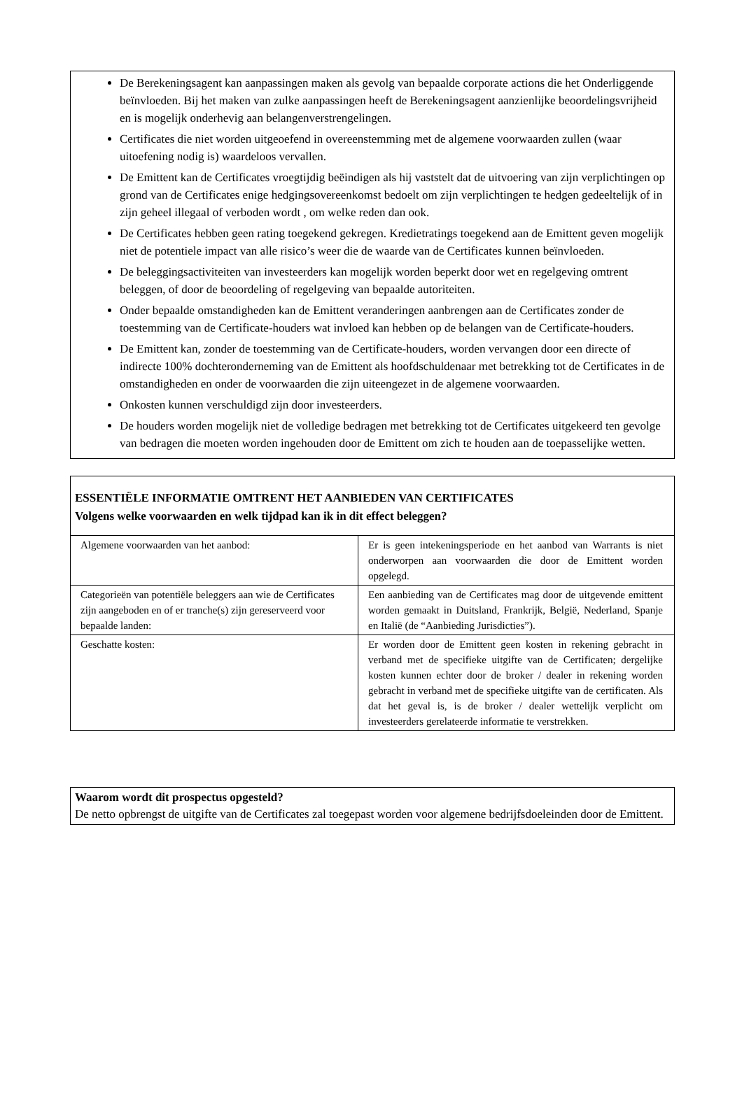De Berekeningsagent kan aanpassingen maken als gevolg van bepaalde corporate actions die het Onderliggende beïnvloeden. Bij het maken van zulke aanpassingen heeft de Berekeningsagent aanzienlijke beoordelingsvrijheid en is mogelijk onderhevig aan belangenverstrengelingen.
Certificates die niet worden uitgeoefend in overeenstemming met de algemene voorwaarden zullen (waar uitoefening nodig is) waardeloos vervallen.
De Emittent kan de Certificates vroegtijdig beëindigen als hij vaststelt dat de uitvoering van zijn verplichtingen op grond van de Certificates enige hedgingsovereenkomst bedoelt om zijn verplichtingen te hedgen gedeeltelijk of in zijn geheel illegaal of verboden wordt , om welke reden dan ook.
De Certificates hebben geen rating toegekend gekregen. Kredietratings toegekend aan de Emittent geven mogelijk niet de potentiele impact van alle risico’s weer die de waarde van de Certificates kunnen beïnvloeden.
De beleggingsactiviteiten van investeerders kan mogelijk worden beperkt door wet en regelgeving omtrent beleggen, of door de beoordeling of regelgeving van bepaalde autoriteiten.
Onder bepaalde omstandigheden kan de Emittent veranderingen aanbrengen aan de Certificates zonder de toestemming van de Certificate-houders wat invloed kan hebben op de belangen van de Certificate-houders.
De Emittent kan, zonder de toestemming van de Certificate-houders, worden vervangen door een directe of indirecte 100% dochteronderneming van de Emittent als hoofdschuldenaar met betrekking tot de Certificates in de omstandigheden en onder de voorwaarden die zijn uiteengezet in de algemene voorwaarden.
Onkosten kunnen verschuldigd zijn door investeerders.
De houders worden mogelijk niet de volledige bedragen met betrekking tot de Certificates uitgekeerd ten gevolge van bedragen die moeten worden ingehouden door de Emittent om zich te houden aan de toepasselijke wetten.
ESSENTIËLE INFORMATIE OMTRENT HET AANBIEDEN VAN CERTIFICATES
Volgens welke voorwaarden en welk tijdpad kan ik in dit effect beleggen?
| Algemene voorwaarden van het aanbod: | Er is geen intekeningsperiode en het aanbod van Warrants is niet onderworpen aan voorwaarden die door de Emittent worden opgelegd. |
| Categorieën van potentiële beleggers aan wie de Certificates zijn aangeboden en of er tranche(s) zijn gereserveerd voor bepaalde landen: | Een aanbieding van de Certificates mag door de uitgevende emittent worden gemaakt in Duitsland, Frankrijk, België, Nederland, Spanje en Italië (de “Aanbieding Jurisdicties”). |
| Geschatte kosten: | Er worden door de Emittent geen kosten in rekening gebracht in verband met de specifieke uitgifte van de Certificaten; dergelijke kosten kunnen echter door de broker / dealer in rekening worden gebracht in verband met de specifieke uitgifte van de certificaten. Als dat het geval is, is de broker / dealer wettelijk verplicht om investeerders gerelateerde informatie te verstrekken. |
Waarom wordt dit prospectus opgesteld?
De netto opbrengst de uitgifte van de Certificates zal toegepast worden voor algemene bedrijfsdoeleinden door de Emittent.